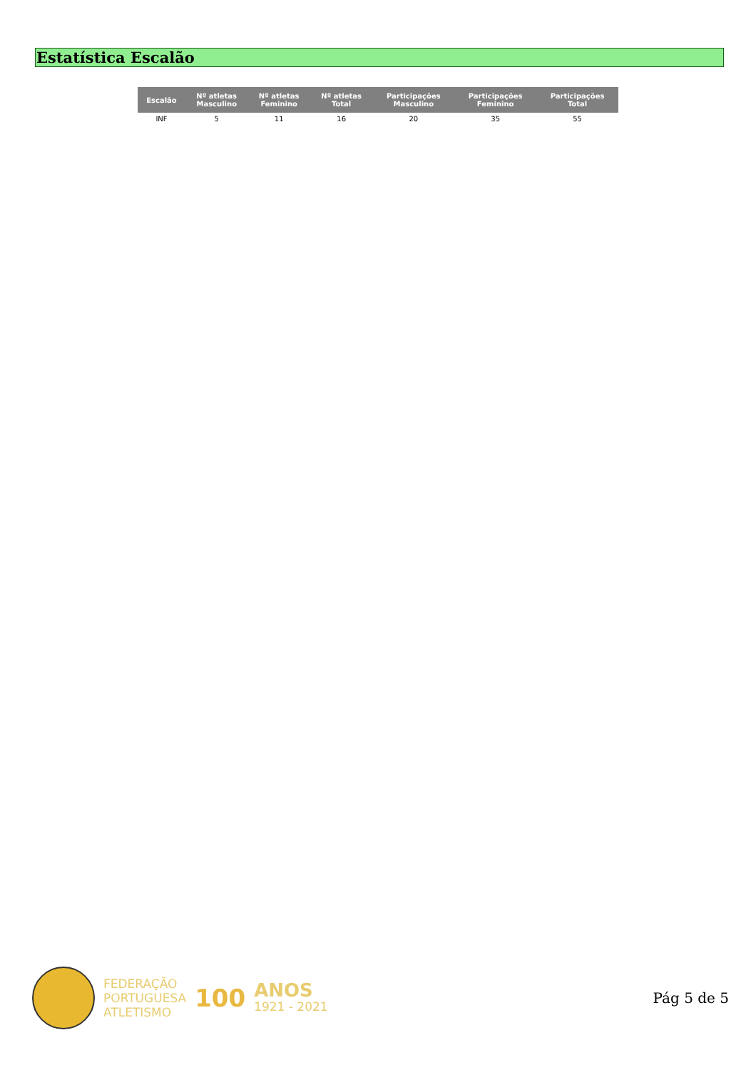Estatística Escalão
| Escalão | Nº atletas Masculino | Nº atletas Feminino | Nº atletas Total | Participações Masculino | Participações Feminino | Participações Total |
| --- | --- | --- | --- | --- | --- | --- |
| INF | 5 | 11 | 16 | 20 | 35 | 55 |
FEDERAÇÃO
PORTUGUESA
ATLETISMO
100
ANOS
1921 - 2021
Pág 5 de 5